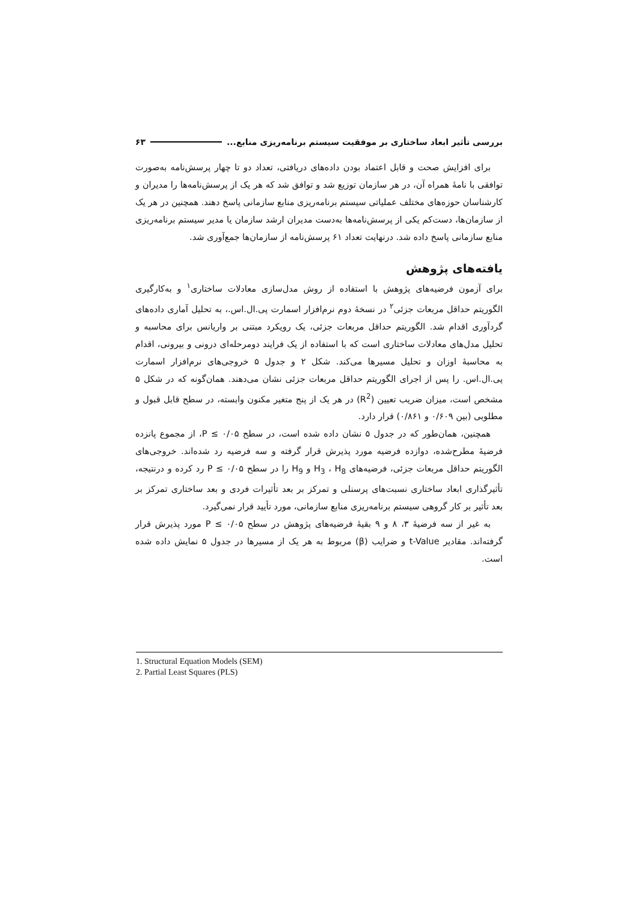بررسی تأثیر ابعاد ساختاری بر موفقیت سیستم برنامه‌ریزی منابع... ۶۳
برای افزایش صحت و قابل اعتماد بودن داده‌های دریافتی، تعداد دو تا چهار پرسش‌نامه به‌صورت توافقی با نامهٔ همراه آن، در هر سازمان توزیع شد و توافق شد که هر یک از پرسش‌نامه‌ها را مدیران و کارشناسان حوزه‌های مختلف عملیاتی سیستم برنامه‌ریزی منابع سازمانی پاسخ دهند. همچنین در هر یک از سازمان‌ها، دست‌کم یکی از پرسش‌نامه‌ها به‌دست مدیران ارشد سازمان یا مدیر سیستم برنامه‌ریزی منابع سازمانی پاسخ داده شد. درنهایت تعداد ۶۱ پرسش‌نامه از سازمان‌ها جمع‌آوری شد.
یافته‌های پژوهش
برای آزمون فرضیه‌های پژوهش با استفاده از روش مدل‌سازی معادلات ساختاری<sup>۱</sup> و به‌کارگیری الگوریتم حداقل مربعات جزئی<sup>۲</sup> در نسخهٔ دوم نرم‌افزار اسمارت پی.ال.اس.، به تحلیل آماری داده‌های گردآوری اقدام شد. الگوریتم حداقل مربعات جزئی، یک رویکرد مبتنی بر واریانس برای محاسبه و تحلیل مدل‌های معادلات ساختاری است که با استفاده از یک فرایند دومرحله‌ای درونی و بیرونی، اقدام به محاسبهٔ اوزان و تحلیل مسیرها می‌کند. شکل ۲ و جدول ۵ خروجی‌های نرم‌افزار اسمارت پی.ال.اس. را پس از اجرای الگوریتم حداقل مربعات جزئی نشان می‌دهند. همان‌گونه که در شکل ۵ مشخص است، میزان ضریب تعیین (R<sup>2</sup>) در هر یک از پنج متغیر مکنون وابسته، در سطح قابل قبول و مطلوبی (بین ۰/۶۰۹ و ۰/۸۶۱) قرار دارد.
همچنین، همان‌طور که در جدول ۵ نشان داده شده است، در سطح P ≤ ۰/۰۵، از مجموع پانزده فرضیهٔ مطرح‌شده، دوازده فرضیه مورد پذیرش قرار گرفته و سه فرضیه رد شده‌اند. خروجی‌های الگوریتم حداقل مربعات جزئی، فرضیه‌های H<sub>3</sub> ، H<sub>8</sub> و H<sub>9</sub> را در سطح P ≤ ۰/۰۵ رد کرده و درنتیجه، تأثیرگذاری ابعاد ساختاری نسبت‌های پرسنلی و تمرکز بر بعد تأثیرات فردی و بعد ساختاری تمرکز بر بعد تأثیر بر کار گروهی سیستم برنامه‌ریزی منابع سازمانی، مورد تأیید قرار نمی‌گیرد.
به غیر از سه فرضیهٔ ۳، ۸ و ۹ بقیهٔ فرضیه‌های پژوهش در سطح P ≤ ۰/۰۵ مورد پذیرش قرار گرفته‌اند. مقادیر t-Value و ضرایب (β) مربوط به هر یک از مسیرها در جدول ۵ نمایش داده شده است.
1. Structural Equation Models (SEM)
2. Partial Least Squares (PLS)